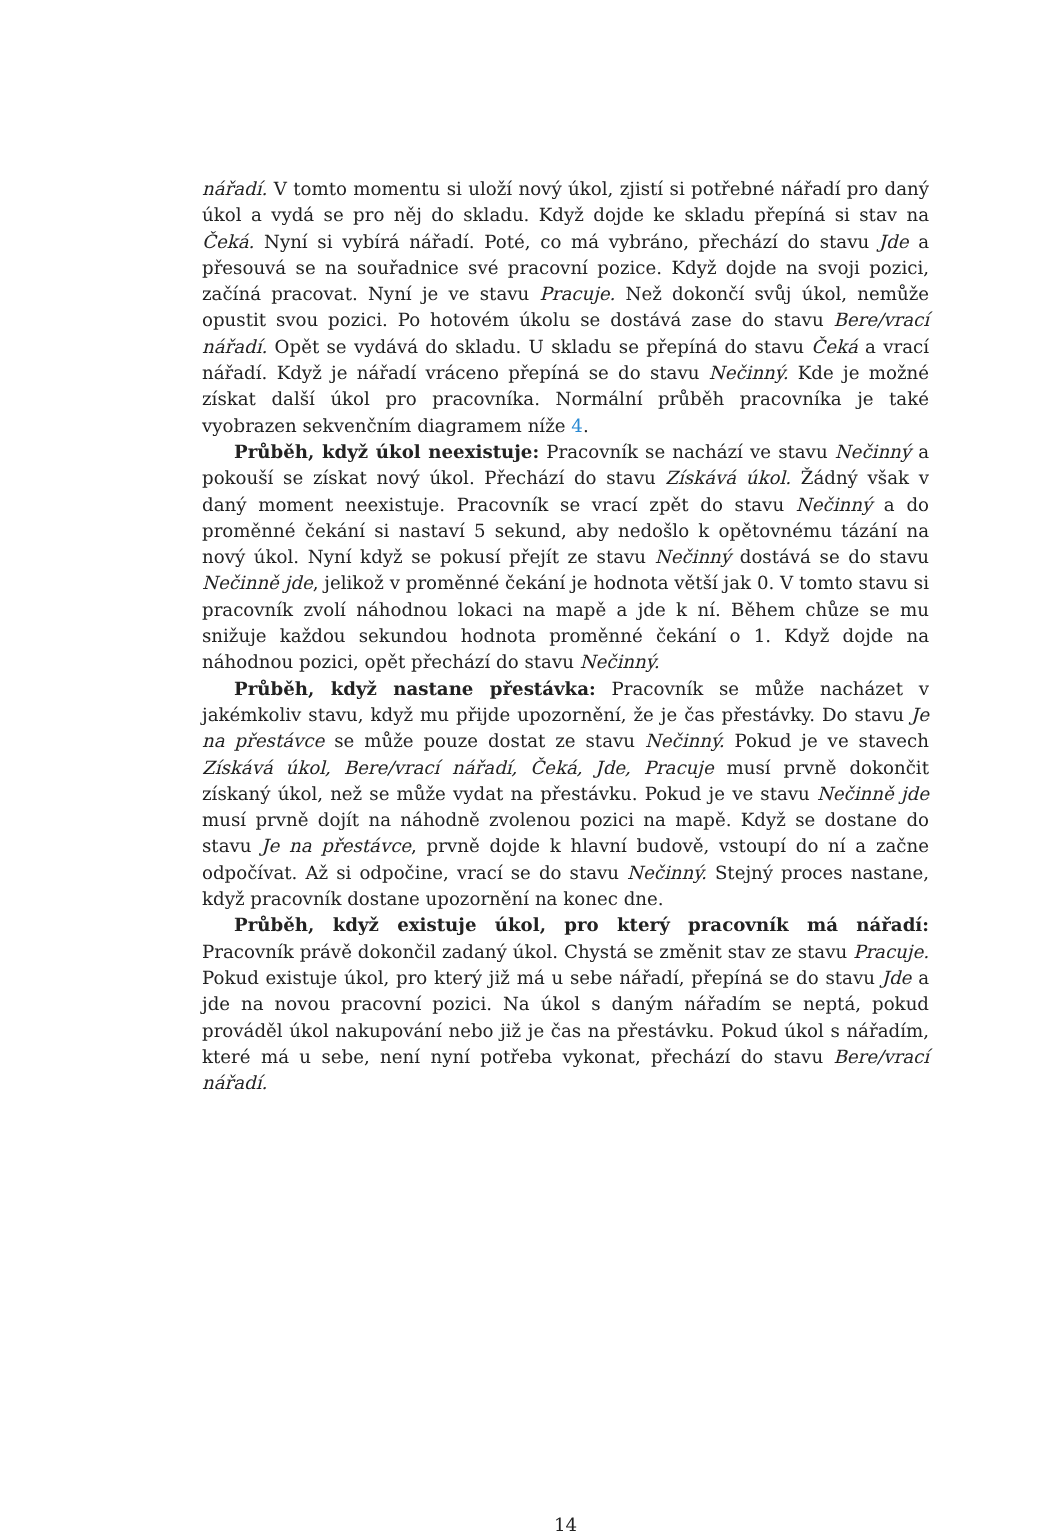nářadí. V tomto momentu si uloží nový úkol, zjistí si potřebné nářadí pro daný úkol a vydá se pro něj do skladu. Když dojde ke skladu přepíná si stav na Čeká. Nyní si vybírá nářadí. Poté, co má vybráno, přechází do stavu Jde a přesouvá se na souřadnice své pracovní pozice. Když dojde na svoji pozici, začíná pracovat. Nyní je ve stavu Pracuje. Než dokončí svůj úkol, nemůže opustit svou pozici. Po hotovém úkolu se dostává zase do stavu Bere/vrací nářadí. Opět se vydává do skladu. U skladu se přepíná do stavu Čeká a vrací nářadí. Když je nářadí vráceno přepíná se do stavu Nečinný. Kde je možné získat další úkol pro pracovníka. Normální průběh pracovníka je také vyobrazen sekvenčním diagramem níže 4.
Průběh, když úkol neexistuje: Pracovník se nachází ve stavu Nečinný a pokouší se získat nový úkol. Přechází do stavu Získává úkol. Žádný však v daný moment neexistuje. Pracovník se vrací zpět do stavu Nečinný a do proměnné čekání si nastaví 5 sekund, aby nedošlo k opětovnému tázání na nový úkol. Nyní když se pokusí přejít ze stavu Nečinný dostává se do stavu Nečinně jde, jelikož v proměnné čekání je hodnota větší jak 0. V tomto stavu si pracovník zvolí náhodnou lokaci na mapě a jde k ní. Během chůze se mu snižuje každou sekundou hodnota proměnné čekání o 1. Když dojde na náhodnou pozici, opět přechází do stavu Nečinný.
Průběh, když nastane přestávka: Pracovník se může nacházet v jakémkoliv stavu, když mu přijde upozornění, že je čas přestávky. Do stavu Je na přestávce se může pouze dostat ze stavu Nečinný. Pokud je ve stavech Získává úkol, Bere/vrací nářadí, Čeká, Jde, Pracuje musí prvně dokončit získaný úkol, než se může vydat na přestávku. Pokud je ve stavu Nečinně jde musí prvně dojít na náhodně zvolenou pozici na mapě. Když se dostane do stavu Je na přestávce, prvně dojde k hlavní budově, vstoupí do ní a začne odpočívat. Až si odpočine, vrací se do stavu Nečinný. Stejný proces nastane, když pracovník dostane upozornění na konec dne.
Průběh, když existuje úkol, pro který pracovník má nářadí: Pracovník právě dokončil zadaný úkol. Chystá se změnit stav ze stavu Pracuje. Pokud existuje úkol, pro který již má u sebe nářadí, přepíná se do stavu Jde a jde na novou pracovní pozici. Na úkol s daným nářadím se neptá, pokud prováděl úkol nakupování nebo již je čas na přestávku. Pokud úkol s nářadím, které má u sebe, není nyní potřeba vykonat, přechází do stavu Bere/vrací nářadí.
14